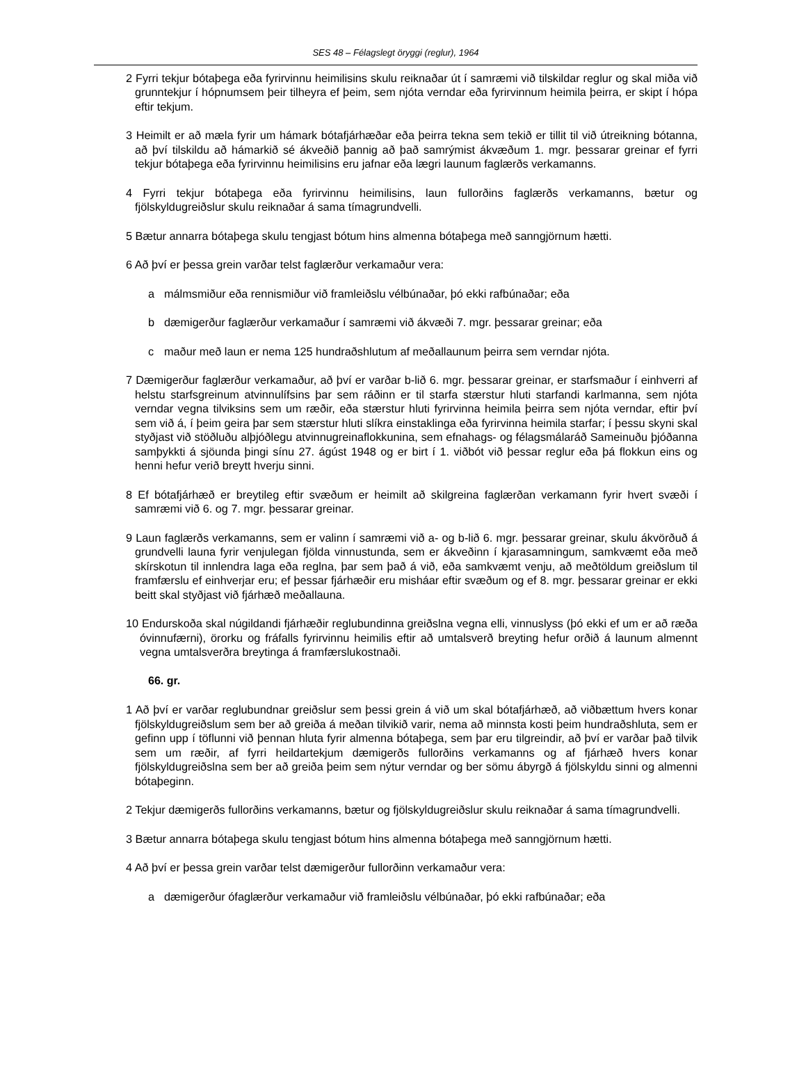SES 48 – Félagslegt öryggi (reglur), 1964
2 Fyrri tekjur bótaþega eða fyrirvinnu heimilisins skulu reiknaðar út í samræmi við tilskildar reglur og skal miða við grunntekjur í hópnumsem þeir tilheyra ef þeim, sem njóta verndar eða fyrirvinnum heimila þeirra, er skipt í hópa eftir tekjum.
3 Heimilt er að mæla fyrir um hámark bótafjárhæðar eða þeirra tekna sem tekið er tillit til við útreikning bótanna, að því tilskildu að hámarkið sé ákveðið þannig að það samrýmist ákvæðum 1. mgr. þessarar greinar ef fyrri tekjur bótaþega eða fyrirvinnu heimilisins eru jafnar eða lægri launum faglærðs verkamanns.
4 Fyrri tekjur bótaþega eða fyrirvinnu heimilisins, laun fullorðins faglærðs verkamanns, bætur og fjölskyldugreiðslur skulu reiknaðar á sama tímagrundvelli.
5 Bætur annarra bótaþega skulu tengjast bótum hins almenna bótaþega með sanngjörnum hætti.
6 Að því er þessa grein varðar telst faglærður verkamaður vera:
a málmsmiður eða rennismiður við framleiðslu vélbúnaðar, þó ekki rafbúnaðar; eða
b dæmigerður faglærður verkamaður í samræmi við ákvæði 7. mgr. þessarar greinar; eða
c maður með laun er nema 125 hundraðshlutum af meðallaunum þeirra sem verndar njóta.
7 Dæmigerður faglærður verkamaður, að því er varðar b-lið 6. mgr. þessarar greinar, er starfsmaður í einhverri af helstu starfsgreinum atvinnulífsins þar sem ráðinn er til starfa stærstur hluti starfandi karlmanna, sem njóta verndar vegna tilviksins sem um ræðir, eða stærstur hluti fyrirvinna heimila þeirra sem njóta verndar, eftir því sem við á, í þeim geira þar sem stærstur hluti slíkra einstaklinga eða fyrirvinna heimila starfar; í þessu skyni skal styðjast við stöðluðu alþjóðlegu atvinnugreinaflokkunina, sem efnahags- og félagsmálaráð Sameinuðu þjóðanna samþykkti á sjöunda þingi sínu 27. ágúst 1948 og er birt í 1. viðbót við þessar reglur eða þá flokkun eins og henni hefur verið breytt hverju sinni.
8 Ef bótafjárhæð er breytileg eftir svæðum er heimilt að skilgreina faglærðan verkamann fyrir hvert svæði í samræmi við 6. og 7. mgr. þessarar greinar.
9 Laun faglærðs verkamanns, sem er valinn í samræmi við a- og b-lið 6. mgr. þessarar greinar, skulu ákvörðuð á grundvelli launa fyrir venjulegan fjölda vinnustunda, sem er ákveðinn í kjarasamningum, samkvæmt eða með skírskotun til innlendra laga eða reglna, þar sem það á við, eða samkvæmt venju, að meðtöldum greiðslum til framfærslu ef einhverjar eru; ef þessar fjárhæðir eru misháar eftir svæðum og ef 8. mgr. þessarar greinar er ekki beitt skal styðjast við fjárhæð meðallauna.
10 Endurskoða skal núgildandi fjárhæðir reglubundinna greiðslna vegna elli, vinnuslyss (þó ekki ef um er að ræða óvinnufærni), örorku og fráfalls fyrirvinnu heimilis eftir að umtalsverð breyting hefur orðið á launum almennt vegna umtalsverðra breytinga á framfærslukostnaði.
66. gr.
1 Að því er varðar reglubundnar greiðslur sem þessi grein á við um skal bótafjárhæð, að viðbættum hvers konar fjölskyldugreiðslum sem ber að greiða á meðan tilvikið varir, nema að minnsta kosti þeim hundraðshluta, sem er gefinn upp í töflunni við þennan hluta fyrir almenna bótaþega, sem þar eru tilgreindir, að því er varðar það tilvik sem um ræðir, af fyrri heildartekjum dæmigerðs fullorðins verkamanns og af fjárhæð hvers konar fjölskyldugreiðslna sem ber að greiða þeim sem nýtur verndar og ber sömu ábyrgð á fjölskyldu sinni og almenni bótaþeginn.
2 Tekjur dæmigerðs fullorðins verkamanns, bætur og fjölskyldugreiðslur skulu reiknaðar á sama tímagrundvelli.
3 Bætur annarra bótaþega skulu tengjast bótum hins almenna bótaþega með sanngjörnum hætti.
4 Að því er þessa grein varðar telst dæmigerður fullorðinn verkamaður vera:
a dæmigerður ófaglærður verkamaður við framleiðslu vélbúnaðar, þó ekki rafbúnaðar; eða